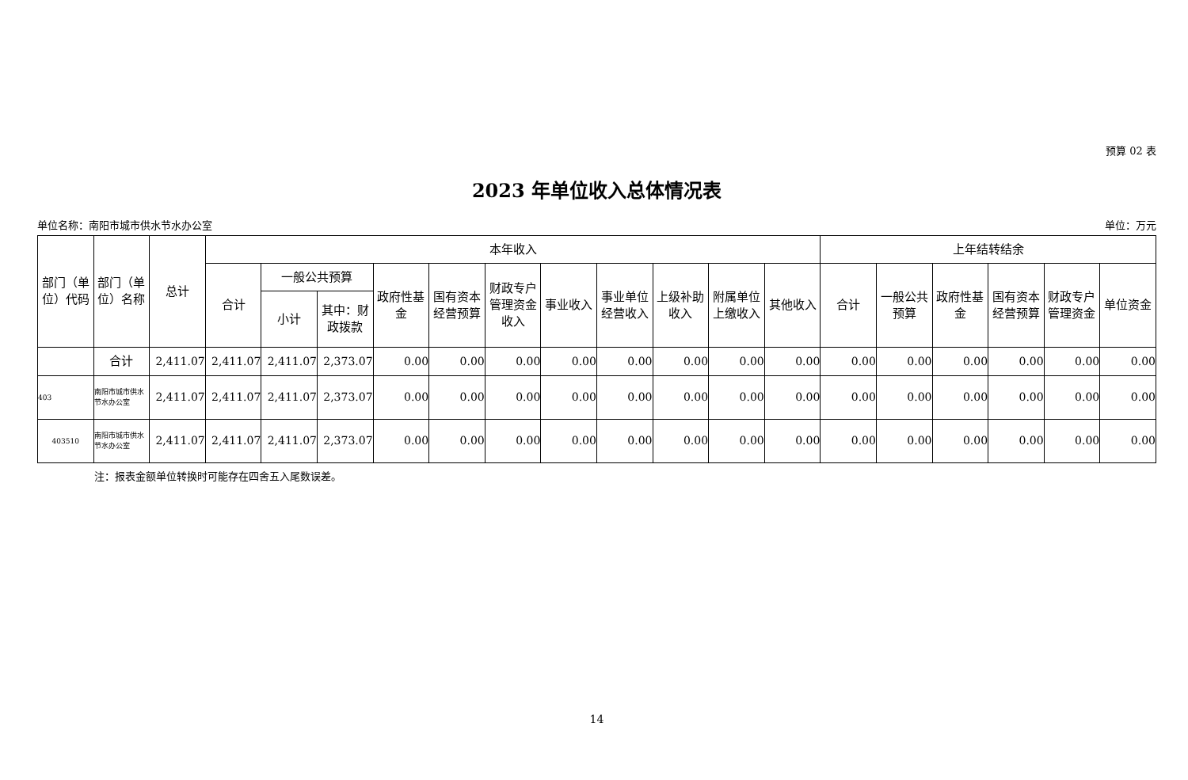预算 02 表
2023 年单位收入总体情况表
单位名称：南阳市城市供水节水办公室 单位：万元
| 部门（单位）代码 | 部门（单位）名称 | 总计 | 本年收入 | | | | | | | | | | | 上年结转结余 | | | | | |
| --- | --- | --- | --- | --- | --- | --- | --- | --- | --- | --- | --- | --- | --- | --- | --- | --- | --- | --- | --- |
| | | | 合计 | 一般公共预算 | | 政府性基金 | 国有资本经营预算 | 财政专户管理资金收入 | 事业收入 | 事业单位经营收入 | 上级补助收入 | 附属单位上缴收入 | 其他收入 | 合计 | 一般公共预算 | 政府性基金 | 国有资本经营预算 | 财政专户管理资金 | 单位资金 |
| | | | | 小计 | 其中：财政拨款 | | | | | | | | | | | | | | |
| | 合计 | 2,411.07 | 2,411.07 | 2,411.07 | 2,373.07 | 0.00 | 0.00 | 0.00 | 0.00 | 0.00 | 0.00 | 0.00 | 0.00 | 0.00 | 0.00 | 0.00 | 0.00 | 0.00 | 0.00 |
| 403 | 南阳市城市供水节水办公室 | 2,411.07 | 2,411.07 | 2,411.07 | 2,373.07 | 0.00 | 0.00 | 0.00 | 0.00 | 0.00 | 0.00 | 0.00 | 0.00 | 0.00 | 0.00 | 0.00 | 0.00 | 0.00 | 0.00 |
| 403510 | 南阳市城市供水节水办公室 | 2,411.07 | 2,411.07 | 2,411.07 | 2,373.07 | 0.00 | 0.00 | 0.00 | 0.00 | 0.00 | 0.00 | 0.00 | 0.00 | 0.00 | 0.00 | 0.00 | 0.00 | 0.00 | 0.00 |
注：报表金额单位转换时可能存在四舍五入尾数误差。
14